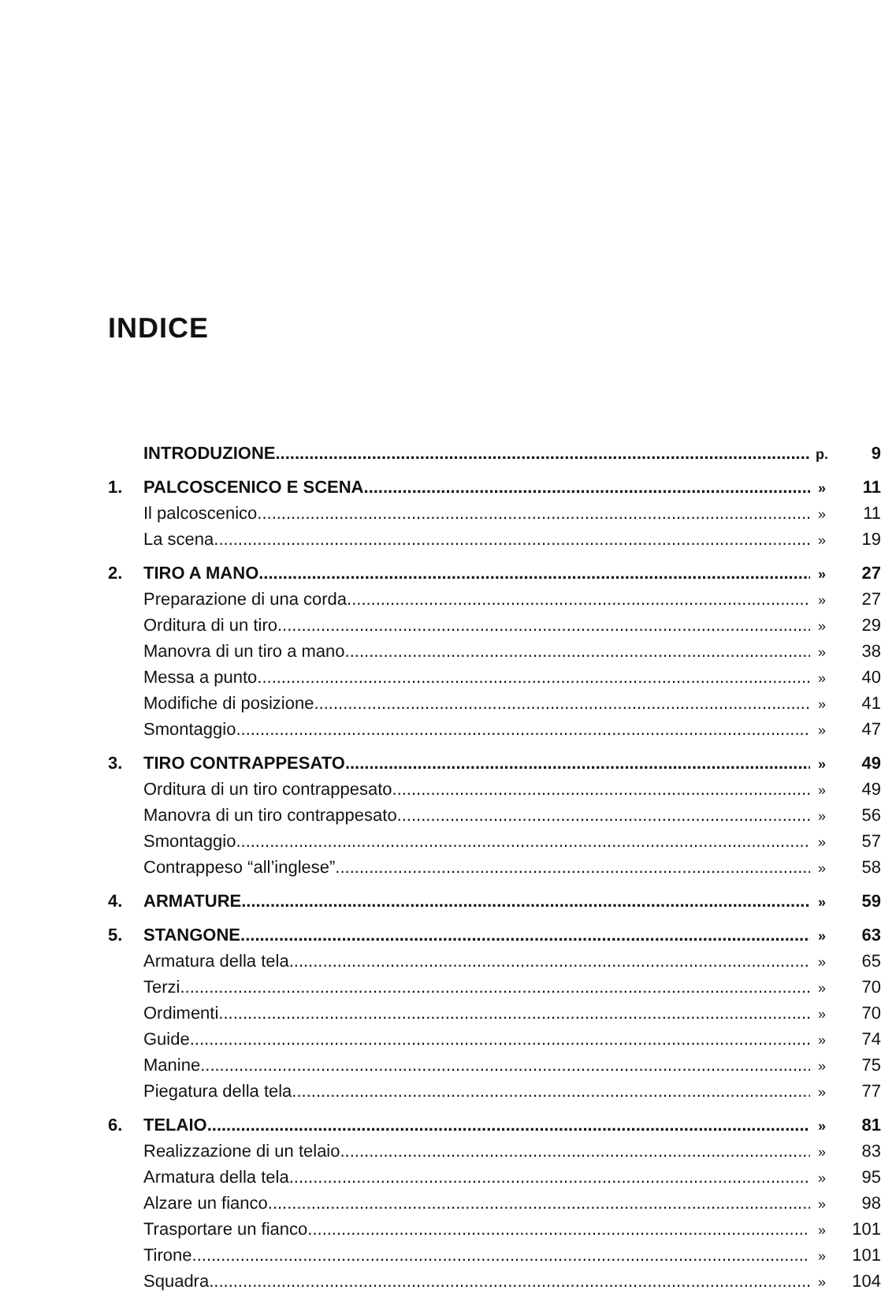INDICE
INTRODUZIONE p. 9
1. PALCOSCENICO E SCENA » 11
Il palcoscenico » 11
La scena » 19
2. TIRO A MANO » 27
Preparazione di una corda » 27
Orditura di un tiro » 29
Manovra di un tiro a mano » 38
Messa a punto » 40
Modifiche di posizione » 41
Smontaggio » 47
3. TIRO CONTRAPPESATO » 49
Orditura di un tiro contrappesato » 49
Manovra di un tiro contrappesato » 56
Smontaggio » 57
Contrappeso “all’inglese” » 58
4. ARMATURE » 59
5. STANGONE » 63
Armatura della tela » 65
Terzi » 70
Ordimenti » 70
Guide » 74
Manine » 75
Piegatura della tela » 77
6. TELAIO » 81
Realizzazione di un telaio » 83
Armatura della tela » 95
Alzare un fianco » 98
Trasportare un fianco » 101
Tirone » 101
Squadra » 104